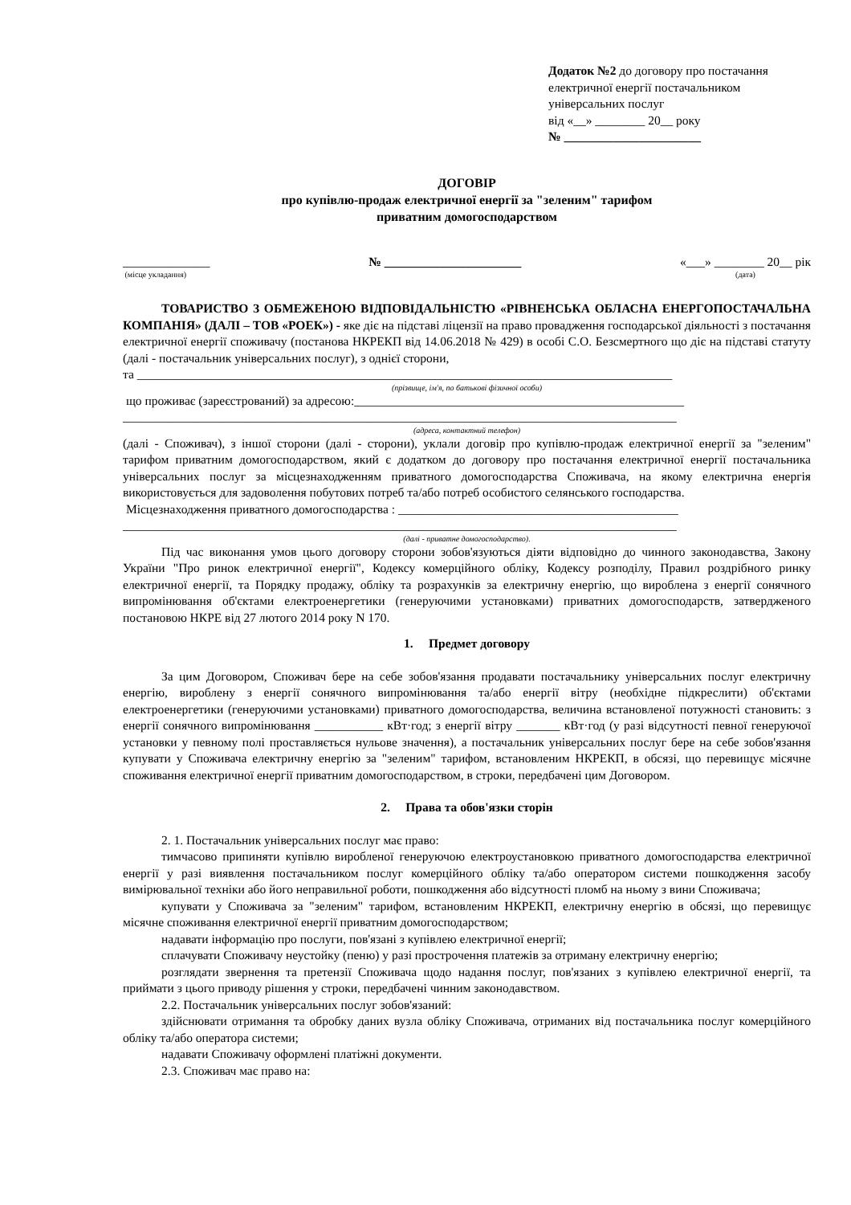Додаток №2 до договору про постачання
електричної енергії постачальником
універсальних послуг
від «__» ________ 20__ року
№ ______________________
ДОГОВІР
про купівлю-продаж електричної енергії за "зеленим" тарифом
приватним домогосподарством
______________
(місце укладання)
№ ______________________ «___» ________ 20__ рік
(дата)
ТОВАРИСТВО З ОБМЕЖЕНОЮ ВІДПОВІДАЛЬНІСТЮ «РІВНЕНСЬКА ОБЛАСНА ЕНЕРГОПОСТАЧАЛЬНА КОМПАНІЯ» (ДАЛІ – ТОВ «РОЕК») - яке діє на підставі ліцензії на право провадження господарської діяльності з постачання електричної енергії споживачу (постанова НКРЕКП від 14.06.2018 № 429) в особі С.О. Безсмертного що діє на підставі статуту (далі - постачальник універсальних послуг), з однієї сторони,
та ______________________________________________________________________________________
(прізвище, ім'я, по батькові фізичної особи)
що проживає (зареєстрований) за адресою:_____________________________________________________
_________________________________________________________________________________________
(адреса, контактний телефон)
(далі - Споживач), з іншої сторони (далі - сторони), уклали договір про купівлю-продаж електричної енергії за "зеленим" тарифом приватним домогосподарством, який є додатком до договору про постачання електричної енергії постачальника універсальних послуг за місцезнаходженням приватного домогосподарства Споживача, на якому електрична енергія використовується для задоволення побутових потреб та/або потреб особистого селянського господарства.
Місцезнаходження приватного домогосподарства : _____________________________________________
_________________________________________________________________________________________
(далі - приватне домогосподарство).
Під час виконання умов цього договору сторони зобов'язуються діяти відповідно до чинного законодавства, Закону України "Про ринок електричної енергії", Кодексу комерційного обліку, Кодексу розподілу, Правил роздрібного ринку електричної енергії, та Порядку продажу, обліку та розрахунків за електричну енергію, що вироблена з енергії сонячного випромінювання об'єктами електроенергетики (генеруючими установками) приватних домогосподарств, затвердженого постановою НКРЕ від 27 лютого 2014 року N 170.
1. Предмет договору
За цим Договором, Споживач бере на себе зобов'язання продавати постачальнику універсальних послуг електричну енергію, вироблену з енергії сонячного випромінювання та/або енергії вітру (необхідне підкреслити) об'єктами електроенергетики (генеруючими установками) приватного домогосподарства, величина встановленої потужності становить: з енергії сонячного випромінювання ___________ кВт·год; з енергії вітру _______ кВт·год (у разі відсутності певної генеруючої установки у певному полі проставляється нульове значення), а постачальник універсальних послуг бере на себе зобов'язання купувати у Споживача електричну енергію за "зеленим" тарифом, встановленим НКРЕКП, в обсязі, що перевищує місячне споживання електричної енергії приватним домогосподарством, в строки, передбачені цим Договором.
2. Права та обов'язки сторін
2. 1. Постачальник універсальних послуг має право:
тимчасово припиняти купівлю виробленої генеруючою електроустановкою приватного домогосподарства електричної енергії у разі виявлення постачальником послуг комерційного обліку та/або оператором системи пошкодження засобу вимірювальної техніки або його неправильної роботи, пошкодження або відсутності пломб на ньому з вини Споживача;
купувати у Споживача за "зеленим" тарифом, встановленим НКРЕКП, електричну енергію в обсязі, що перевищує місячне споживання електричної енергії приватним домогосподарством;
надавати інформацію про послуги, пов'язані з купівлею електричної енергії;
сплачувати Споживачу неустойку (пеню) у разі прострочення платежів за отриману електричну енергію;
розглядати звернення та претензії Споживача щодо надання послуг, пов'язаних з купівлею електричної енергії, та приймати з цього приводу рішення у строки, передбачені чинним законодавством.
2.2. Постачальник універсальних послуг зобов'язаний:
здійснювати отримання та обробку даних вузла обліку Споживача, отриманих від постачальника послуг комерційного обліку та/або оператора системи;
надавати Споживачу оформлені платіжні документи.
2.3. Споживач має право на: